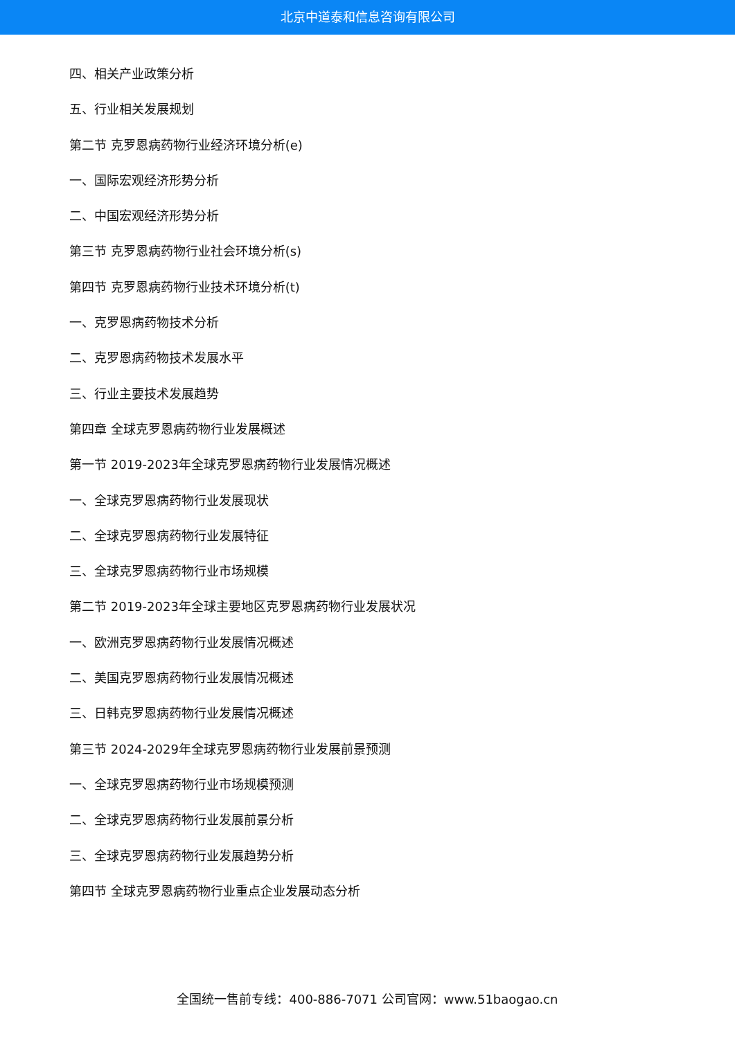北京中道泰和信息咨询有限公司
四、相关产业政策分析
五、行业相关发展规划
第二节 克罗恩病药物行业经济环境分析(e)
一、国际宏观经济形势分析
二、中国宏观经济形势分析
第三节 克罗恩病药物行业社会环境分析(s)
第四节 克罗恩病药物行业技术环境分析(t)
一、克罗恩病药物技术分析
二、克罗恩病药物技术发展水平
三、行业主要技术发展趋势
第四章 全球克罗恩病药物行业发展概述
第一节 2019-2023年全球克罗恩病药物行业发展情况概述
一、全球克罗恩病药物行业发展现状
二、全球克罗恩病药物行业发展特征
三、全球克罗恩病药物行业市场规模
第二节 2019-2023年全球主要地区克罗恩病药物行业发展状况
一、欧洲克罗恩病药物行业发展情况概述
二、美国克罗恩病药物行业发展情况概述
三、日韩克罗恩病药物行业发展情况概述
第三节 2024-2029年全球克罗恩病药物行业发展前景预测
一、全球克罗恩病药物行业市场规模预测
二、全球克罗恩病药物行业发展前景分析
三、全球克罗恩病药物行业发展趋势分析
第四节 全球克罗恩病药物行业重点企业发展动态分析
全国统一售前专线：400-886-7071 公司官网：www.51baogao.cn